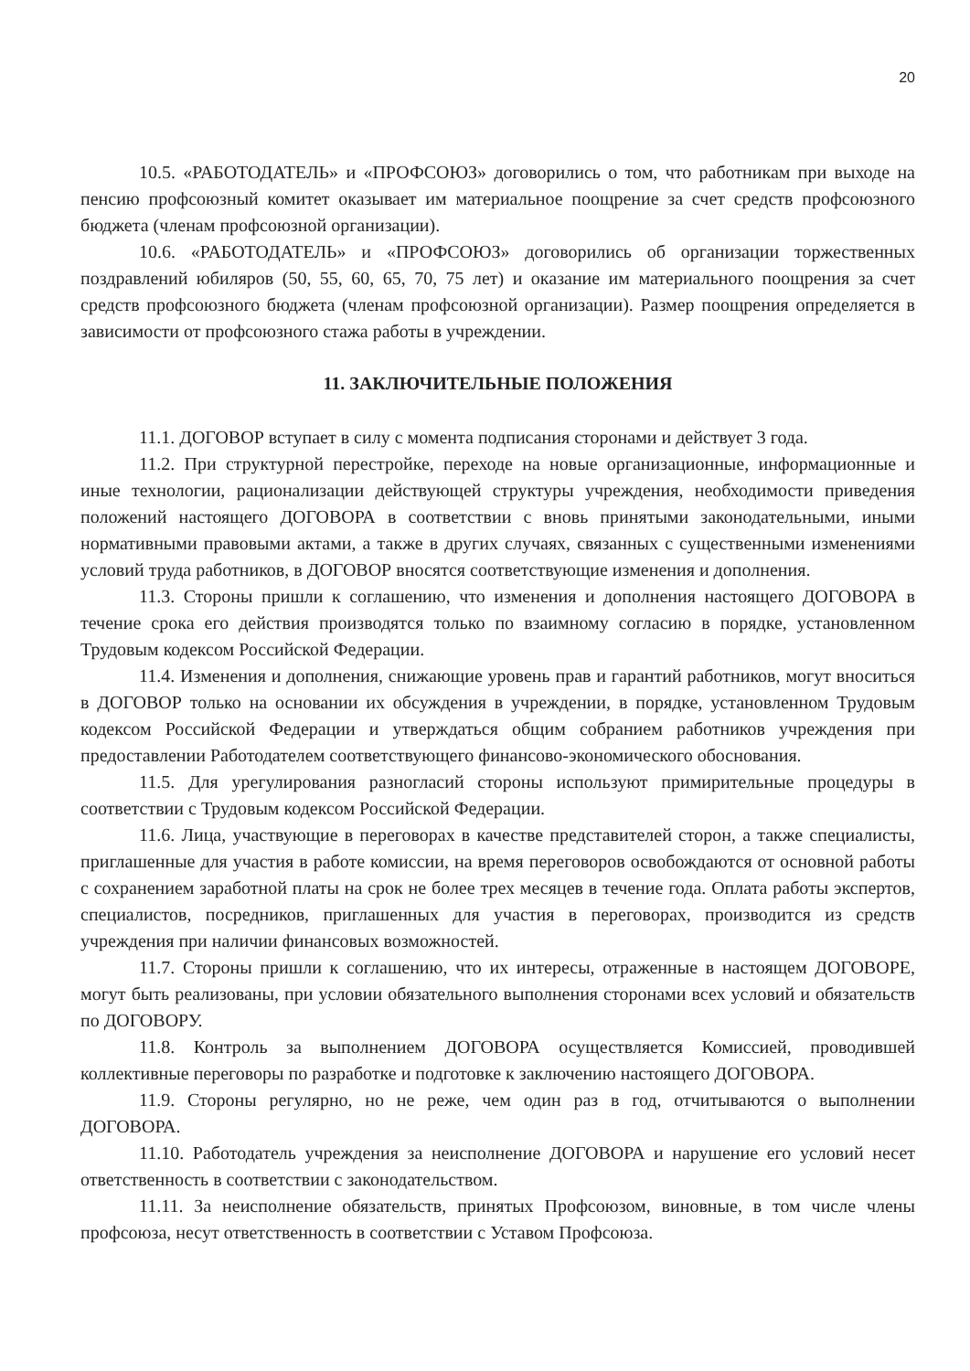20
10.5. «РАБОТОДАТЕЛЬ» и «ПРОФСОЮЗ» договорились о том, что работникам при выходе на пенсию профсоюзный комитет оказывает им материальное поощрение за счет средств профсоюзного бюджета (членам профсоюзной организации).
10.6. «РАБОТОДАТЕЛЬ» и «ПРОФСОЮЗ» договорились об организации торжественных поздравлений юбиляров (50, 55, 60, 65, 70, 75 лет) и оказание им материального поощрения за счет средств профсоюзного бюджета (членам профсоюзной организации). Размер поощрения определяется в зависимости от профсоюзного стажа работы в учреждении.
11. ЗАКЛЮЧИТЕЛЬНЫЕ ПОЛОЖЕНИЯ
11.1. ДОГОВОР вступает в силу с момента подписания сторонами и действует 3 года.
11.2. При структурной перестройке, переходе на новые организационные, информационные и иные технологии, рационализации действующей структуры учреждения, необходимости приведения положений настоящего ДОГОВОРА в соответствии с вновь принятыми законодательными, иными нормативными правовыми актами, а также в других случаях, связанных с существенными изменениями условий труда работников, в ДОГОВОР вносятся соответствующие изменения и дополнения.
11.3. Стороны пришли к соглашению, что изменения и дополнения настоящего ДОГОВОРА в течение срока его действия производятся только по взаимному согласию в порядке, установленном Трудовым кодексом Российской Федерации.
11.4. Изменения и дополнения, снижающие уровень прав и гарантий работников, могут вноситься в ДОГОВОР только на основании их обсуждения в учреждении, в порядке, установленном Трудовым кодексом Российской Федерации и утверждаться общим собранием работников учреждения при предоставлении Работодателем соответствующего финансово-экономического обоснования.
11.5. Для урегулирования разногласий стороны используют примирительные процедуры в соответствии с Трудовым кодексом Российской Федерации.
11.6. Лица, участвующие в переговорах в качестве представителей сторон, а также специалисты, приглашенные для участия в работе комиссии, на время переговоров освобождаются от основной работы с сохранением заработной платы на срок не более трех месяцев в течение года. Оплата работы экспертов, специалистов, посредников, приглашенных для участия в переговорах, производится из средств учреждения при наличии финансовых возможностей.
11.7. Стороны пришли к соглашению, что их интересы, отраженные в настоящем ДОГОВОРЕ, могут быть реализованы, при условии обязательного выполнения сторонами всех условий и обязательств по ДОГОВОРУ.
11.8. Контроль за выполнением ДОГОВОРА осуществляется Комиссией, проводившей коллективные переговоры по разработке и подготовке к заключению настоящего ДОГОВОРА.
11.9. Стороны регулярно, но не реже, чем один раз в год, отчитываются о выполнении ДОГОВОРА.
11.10. Работодатель учреждения за неисполнение ДОГОВОРА и нарушение его условий несет ответственность в соответствии с законодательством.
11.11. За неисполнение обязательств, принятых Профсоюзом, виновные, в том числе члены профсоюза, несут ответственность в соответствии с Уставом Профсоюза.